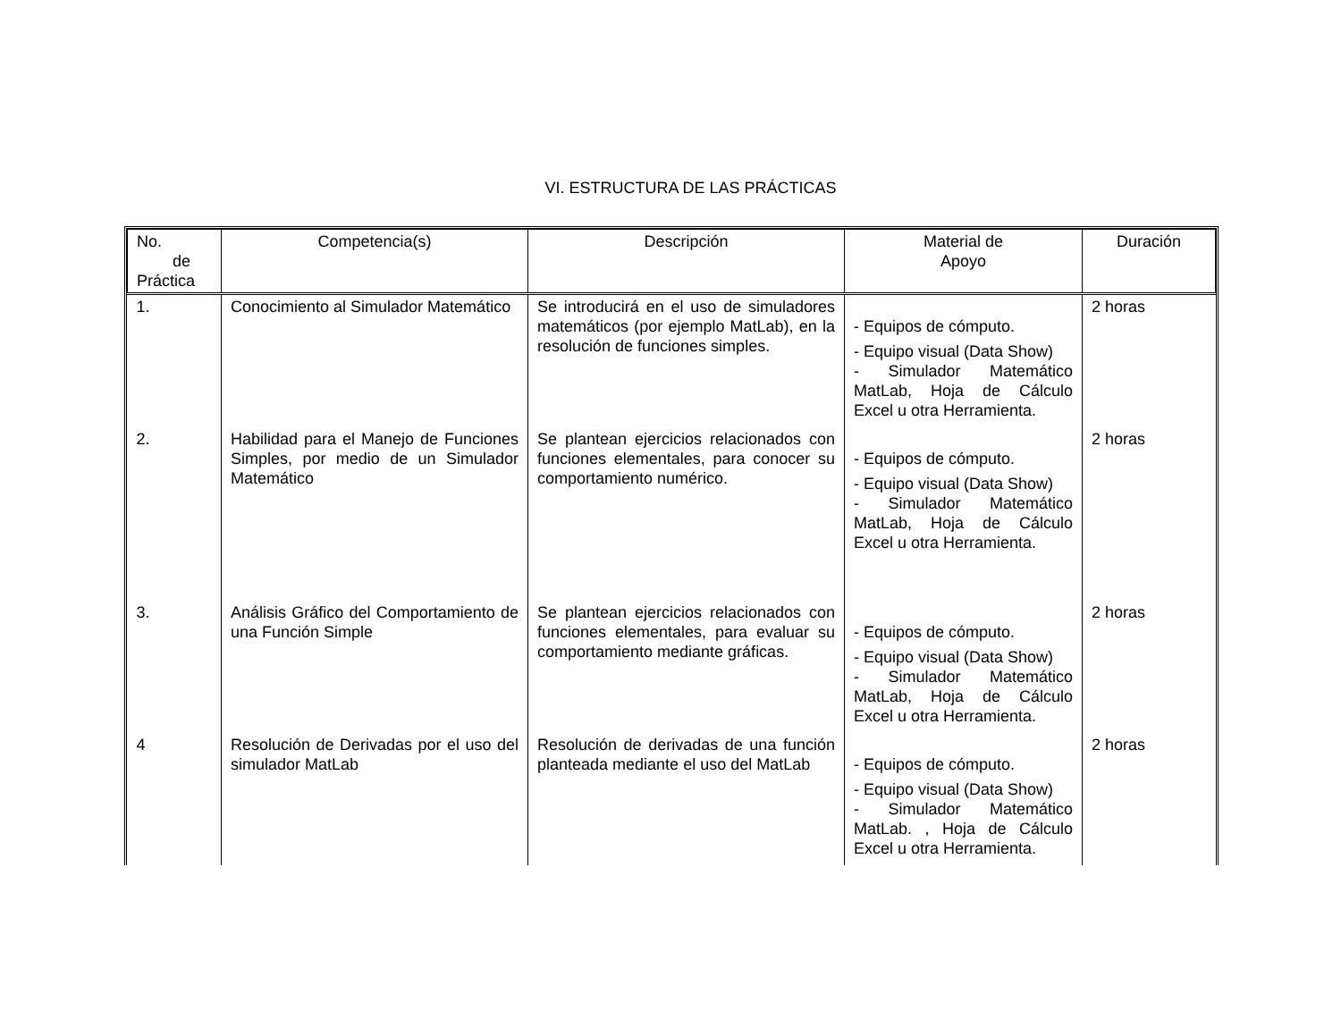VI. ESTRUCTURA DE LAS PRÁCTICAS
| No. de Práctica | Competencia(s) | Descripción | Material de Apoyo | Duración |
| --- | --- | --- | --- | --- |
| 1. | Conocimiento al Simulador Matemático | Se introducirá en el uso de simuladores matemáticos (por ejemplo MatLab), en la resolución de funciones simples. | - Equipos de cómputo. - Equipo visual (Data Show) - Simulador Matemático MatLab, Hoja de Cálculo Excel u otra Herramienta. | 2 horas |
| 2. | Habilidad para el Manejo de Funciones Simples, por medio de un Simulador Matemático | Se plantean ejercicios relacionados con funciones elementales, para conocer su comportamiento numérico. | - Equipos de cómputo. - Equipo visual (Data Show) - Simulador Matemático MatLab, Hoja de Cálculo Excel u otra Herramienta. | 2 horas |
| 3. | Análisis Gráfico del Comportamiento de una Función Simple | Se plantean ejercicios relacionados con funciones elementales, para evaluar su comportamiento mediante gráficas. | - Equipos de cómputo. - Equipo visual (Data Show) - Simulador Matemático MatLab, Hoja de Cálculo Excel u otra Herramienta. | 2 horas |
| 4 | Resolución de Derivadas por el uso del simulador MatLab | Resolución de derivadas de una función planteada mediante el uso del MatLab | - Equipos de cómputo. - Equipo visual (Data Show) - Simulador Matemático MatLab. , Hoja de Cálculo Excel u otra Herramienta. | 2 horas |